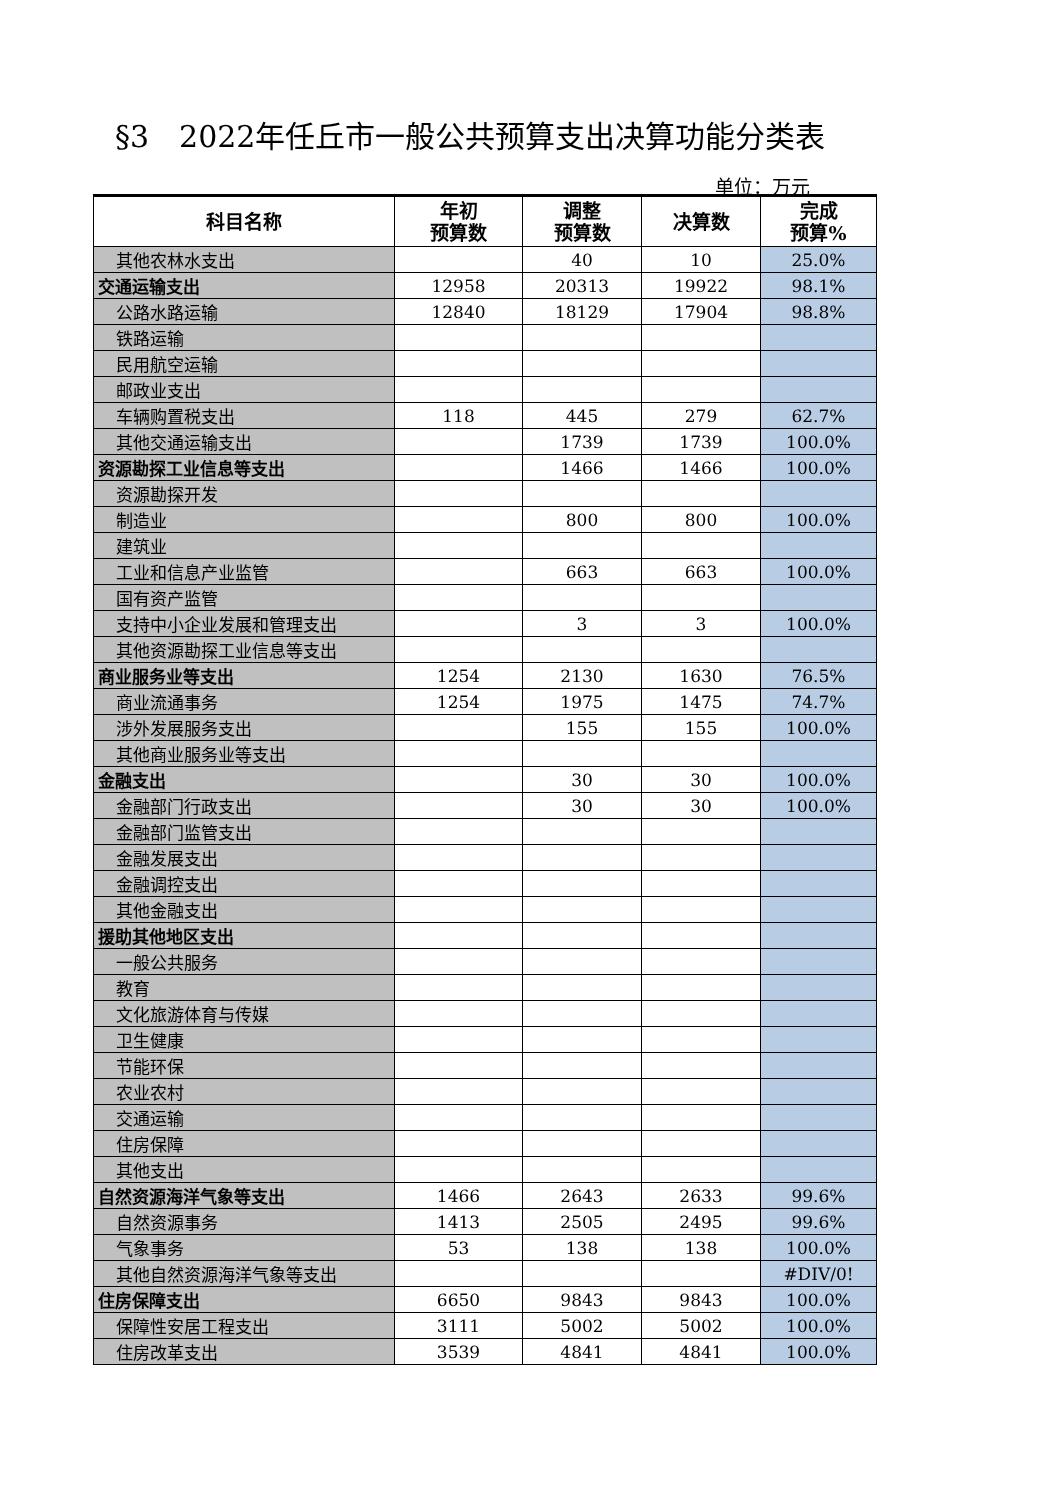§3　2022年任丘市一般公共预算支出决算功能分类表
单位：万元
| 科目名称 | 年初 预算数 | 调整 预算数 | 决算数 | 完成 预算% |
| --- | --- | --- | --- | --- |
| 其他农林水支出 | | 40 | 10 | 25.0% |
| 交通运输支出 | 12958 | 20313 | 19922 | 98.1% |
| 公路水路运输 | 12840 | 18129 | 17904 | 98.8% |
| 铁路运输 | | | | |
| 民用航空运输 | | | | |
| 邮政业支出 | | | | |
| 车辆购置税支出 | 118 | 445 | 279 | 62.7% |
| 其他交通运输支出 | | 1739 | 1739 | 100.0% |
| 资源勘探工业信息等支出 | | 1466 | 1466 | 100.0% |
| 资源勘探开发 | | | | |
| 制造业 | | 800 | 800 | 100.0% |
| 建筑业 | | | | |
| 工业和信息产业监管 | | 663 | 663 | 100.0% |
| 国有资产监管 | | | | |
| 支持中小企业发展和管理支出 | | 3 | 3 | 100.0% |
| 其他资源勘探工业信息等支出 | | | | |
| 商业服务业等支出 | 1254 | 2130 | 1630 | 76.5% |
| 商业流通事务 | 1254 | 1975 | 1475 | 74.7% |
| 涉外发展服务支出 | | 155 | 155 | 100.0% |
| 其他商业服务业等支出 | | | | |
| 金融支出 | | 30 | 30 | 100.0% |
| 金融部门行政支出 | | 30 | 30 | 100.0% |
| 金融部门监管支出 | | | | |
| 金融发展支出 | | | | |
| 金融调控支出 | | | | |
| 其他金融支出 | | | | |
| 援助其他地区支出 | | | | |
| 一般公共服务 | | | | |
| 教育 | | | | |
| 文化旅游体育与传媒 | | | | |
| 卫生健康 | | | | |
| 节能环保 | | | | |
| 农业农村 | | | | |
| 交通运输 | | | | |
| 住房保障 | | | | |
| 其他支出 | | | | |
| 自然资源海洋气象等支出 | 1466 | 2643 | 2633 | 99.6% |
| 自然资源事务 | 1413 | 2505 | 2495 | 99.6% |
| 气象事务 | 53 | 138 | 138 | 100.0% |
| 其他自然资源海洋气象等支出 | | | | #DIV/0! |
| 住房保障支出 | 6650 | 9843 | 9843 | 100.0% |
| 保障性安居工程支出 | 3111 | 5002 | 5002 | 100.0% |
| 住房改革支出 | 3539 | 4841 | 4841 | 100.0% |